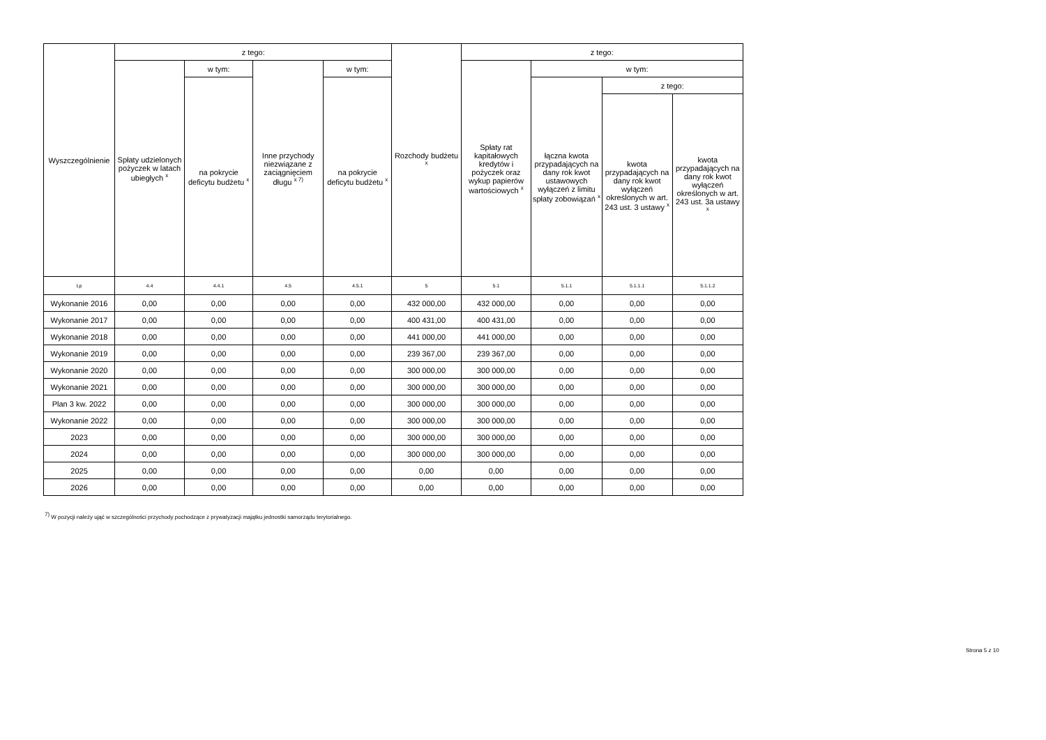| Wyszczególnienie | z tego: | | | | Rozchody budżetu <sup>x</sup> | z tego: | | | |
| --- | --- | --- | --- | --- | --- | --- | --- | --- | --- |
| | Spłaty udzielonych pożyczek w latach ubiegłych <sup>x</sup> | w tym: | Inne przychody niezwiązane z zaciągnięciem długu <sup>x 7)</sup> | w tym: | | Spłaty rat kapitałowych kredytów i pożyczek oraz wykup papierów wartościowych <sup>x</sup> | w tym: | | |
| | | na pokrycie deficytu budżetu <sup>x</sup> | | na pokrycie deficytu budżetu <sup>x</sup> | | | łączna kwota przypadających na dany rok kwot ustawowych wyłączeń z limitu spłaty zobowiązań <sup>x</sup> | z tego: | |
| | | | | | | | | kwota przypadających na dany rok kwot wyłączeń określonych w art. 243 ust. 3 ustawy <sup>x</sup> | kwota przypadających na dany rok kwot wyłączeń określonych w art. 243 ust. 3a ustawy <sup>x</sup> |
| Lp | 4.4 | 4.4.1 | 4.5 | 4.5.1 | 5 | 5.1 | 5.1.1 | 5.1.1.1 | 5.1.1.2 |
| Wykonanie 2016 | 0,00 | 0,00 | 0,00 | 0,00 | 432 000,00 | 432 000,00 | 0,00 | 0,00 | 0,00 |
| Wykonanie 2017 | 0,00 | 0,00 | 0,00 | 0,00 | 400 431,00 | 400 431,00 | 0,00 | 0,00 | 0,00 |
| Wykonanie 2018 | 0,00 | 0,00 | 0,00 | 0,00 | 441 000,00 | 441 000,00 | 0,00 | 0,00 | 0,00 |
| Wykonanie 2019 | 0,00 | 0,00 | 0,00 | 0,00 | 239 367,00 | 239 367,00 | 0,00 | 0,00 | 0,00 |
| Wykonanie 2020 | 0,00 | 0,00 | 0,00 | 0,00 | 300 000,00 | 300 000,00 | 0,00 | 0,00 | 0,00 |
| Wykonanie 2021 | 0,00 | 0,00 | 0,00 | 0,00 | 300 000,00 | 300 000,00 | 0,00 | 0,00 | 0,00 |
| Plan 3 kw. 2022 | 0,00 | 0,00 | 0,00 | 0,00 | 300 000,00 | 300 000,00 | 0,00 | 0,00 | 0,00 |
| Wykonanie 2022 | 0,00 | 0,00 | 0,00 | 0,00 | 300 000,00 | 300 000,00 | 0,00 | 0,00 | 0,00 |
| 2023 | 0,00 | 0,00 | 0,00 | 0,00 | 300 000,00 | 300 000,00 | 0,00 | 0,00 | 0,00 |
| 2024 | 0,00 | 0,00 | 0,00 | 0,00 | 300 000,00 | 300 000,00 | 0,00 | 0,00 | 0,00 |
| 2025 | 0,00 | 0,00 | 0,00 | 0,00 | 0,00 | 0,00 | 0,00 | 0,00 | 0,00 |
| 2026 | 0,00 | 0,00 | 0,00 | 0,00 | 0,00 | 0,00 | 0,00 | 0,00 | 0,00 |
<sup>7)</sup> W pozycji należy ująć w szczególności przychody pochodzące z prywatyzacji majątku jednostki samorządu terytorialnego.
Strona 5 z 10